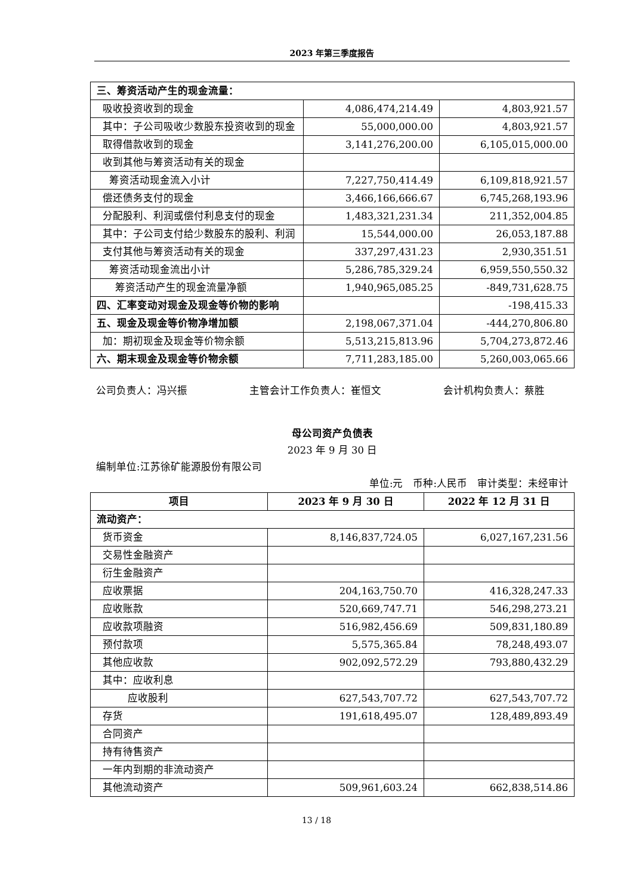2023 年第三季度报告
| 三、筹资活动产生的现金流量： | | |
| 吸收投资收到的现金 | 4,086,474,214.49 | 4,803,921.57 |
| 其中：子公司吸收少数股东投资收到的现金 | 55,000,000.00 | 4,803,921.57 |
| 取得借款收到的现金 | 3,141,276,200.00 | 6,105,015,000.00 |
| 收到其他与筹资活动有关的现金 | | |
| 筹资活动现金流入小计 | 7,227,750,414.49 | 6,109,818,921.57 |
| 偿还债务支付的现金 | 3,466,166,666.67 | 6,745,268,193.96 |
| 分配股利、利润或偿付利息支付的现金 | 1,483,321,231.34 | 211,352,004.85 |
| 其中：子公司支付给少数股东的股利、利润 | 15,544,000.00 | 26,053,187.88 |
| 支付其他与筹资活动有关的现金 | 337,297,431.23 | 2,930,351.51 |
| 筹资活动现金流出小计 | 5,286,785,329.24 | 6,959,550,550.32 |
| 筹资活动产生的现金流量净额 | 1,940,965,085.25 | -849,731,628.75 |
| 四、汇率变动对现金及现金等价物的影响 | | -198,415.33 |
| 五、现金及现金等价物净增加额 | 2,198,067,371.04 | -444,270,806.80 |
| 加：期初现金及现金等价物余额 | 5,513,215,813.96 | 5,704,273,872.46 |
| 六、期末现金及现金等价物余额 | 7,711,283,185.00 | 5,260,003,065.66 |
公司负责人：冯兴振 主管会计工作负责人：崔恒文 会计机构负责人：蔡胜
母公司资产负债表
2023 年 9 月 30 日
编制单位:江苏徐矿能源股份有限公司
单位:元　币种:人民币　审计类型：未经审计
| 项目 | 2023 年 9 月 30 日 | 2022 年 12 月 31 日 |
| --- | --- | --- |
| 流动资产： | | |
| 货币资金 | 8,146,837,724.05 | 6,027,167,231.56 |
| 交易性金融资产 | | |
| 衍生金融资产 | | |
| 应收票据 | 204,163,750.70 | 416,328,247.33 |
| 应收账款 | 520,669,747.71 | 546,298,273.21 |
| 应收款项融资 | 516,982,456.69 | 509,831,180.89 |
| 预付款项 | 5,575,365.84 | 78,248,493.07 |
| 其他应收款 | 902,092,572.29 | 793,880,432.29 |
| 其中：应收利息 | | |
| 应收股利 | 627,543,707.72 | 627,543,707.72 |
| 存货 | 191,618,495.07 | 128,489,893.49 |
| 合同资产 | | |
| 持有待售资产 | | |
| 一年内到期的非流动资产 | | |
| 其他流动资产 | 509,961,603.24 | 662,838,514.86 |
13 / 18